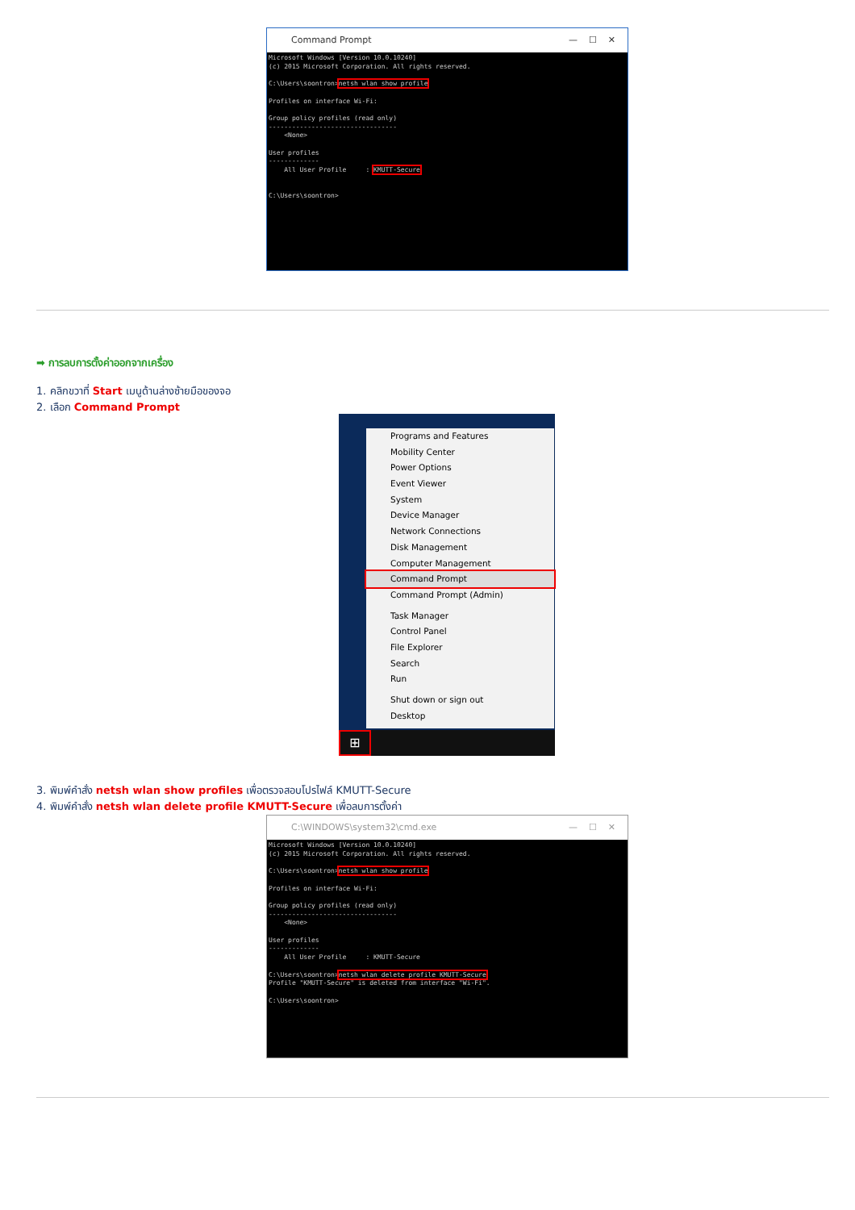Command Prompt — ☐ ✕
Microsoft Windows [Version 10.0.10240] (c) 2015 Microsoft Corporation. All rights reserved. C:\Users\soontron>netsh wlan show profile Profiles on interface Wi-Fi: Group policy profiles (read only) --------------------------------- <None> User profiles ------------- All User Profile : KMUTT-Secure C:\Users\soontron>
➡ การลบการตั้งค่าออกจากเครื่อง
1. คลิกขวาที่ Start เมนูด้านล่างซ้ายมือของจอ
2. เลือก Command Prompt
Programs and Features
Mobility Center
Power Options
Event Viewer
System
Device Manager
Network Connections
Disk Management
Computer Management
Command Prompt
Command Prompt (Admin)
Task Manager
Control Panel
File Explorer
Search
Run
Shut down or sign out
Desktop
⊞
3. พิมพ์คำสั่ง netsh wlan show profiles เพื่อตรวจสอบโปรไฟล์ KMUTT-Secure
4. พิมพ์คำสั่ง netsh wlan delete profile KMUTT-Secure เพื่อลบการตั้งค่า
C:\WINDOWS\system32\cmd.exe — ☐ ✕
Microsoft Windows [Version 10.0.10240] (c) 2015 Microsoft Corporation. All rights reserved. C:\Users\soontron>netsh wlan show profile Profiles on interface Wi-Fi: Group policy profiles (read only) --------------------------------- <None> User profiles ------------- All User Profile : KMUTT-Secure C:\Users\soontron>netsh wlan delete profile KMUTT-Secure Profile "KMUTT-Secure" is deleted from interface "Wi-Fi". C:\Users\soontron>